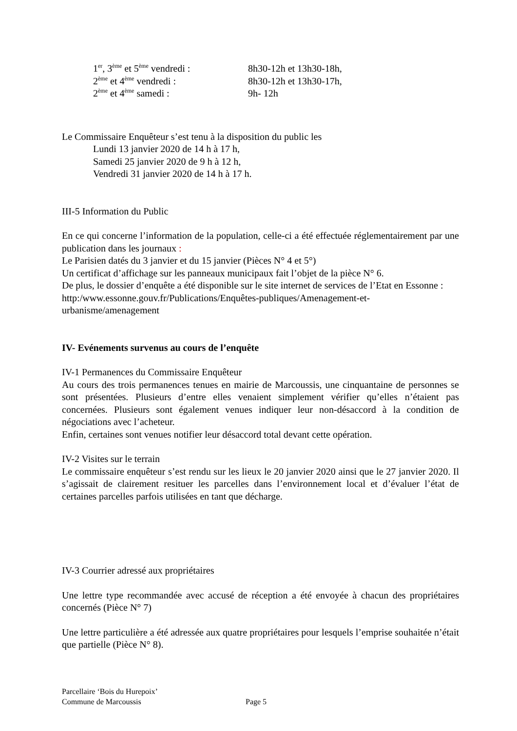1<sup>er</sup>, 3<sup>ème</sup> et 5<sup>ème</sup> vendredi : 8h30-12h et 13h30-18h,
2<sup>ème</sup> et 4<sup>ème</sup> vendredi : 8h30-12h et 13h30-17h,
2<sup>ème</sup> et 4<sup>ème</sup> samedi : 9h- 12h
Le Commissaire Enquêteur s’est tenu à la disposition du public les
Lundi 13 janvier 2020 de 14 h à 17 h,
Samedi 25 janvier 2020 de 9 h à 12 h,
Vendredi 31 janvier 2020 de 14 h à 17 h.
III-5 Information du Public
En ce qui concerne l’information de la population, celle-ci a été effectuée réglementairement par une publication dans les journaux :
Le Parisien datés du 3 janvier et du 15 janvier (Pièces N° 4 et 5°)
Un certificat d’affichage sur les panneaux municipaux fait l’objet de la pièce N° 6.
De plus, le dossier d’enquête a été disponible sur le site internet de services de l’Etat en Essonne :
http:/www.essonne.gouv.fr/Publications/Enquêtes-publiques/Amenagement-et-urbanisme/amenagement
IV- Evénements survenus au cours de l’enquête
IV-1 Permanences du Commissaire Enquêteur
Au cours des trois permanences tenues en mairie de Marcoussis, une cinquantaine de personnes se sont présentées. Plusieurs d’entre elles venaient simplement vérifier qu’elles n’étaient pas concernées. Plusieurs sont également venues indiquer leur non-désaccord à la condition de négociations avec l’acheteur.
Enfin, certaines sont venues notifier leur désaccord total devant cette opération.
IV-2 Visites sur le terrain
Le commissaire enquêteur s’est rendu sur les lieux le 20 janvier 2020 ainsi que le 27 janvier 2020. Il s’agissait de clairement resituer les parcelles dans l’environnement local et d’évaluer l’état de certaines parcelles parfois utilisées en tant que décharge.
IV-3 Courrier adressé aux propriétaires
Une lettre type recommandée avec accusé de réception a été envoyée à chacun des propriétaires concernés (Pièce N° 7)
Une lettre particulière a été adressée aux quatre propriétaires pour lesquels l’emprise souhaitée n’était que partielle (Pièce N° 8).
Parcellaire ‘Bois du Hurepoix’
Commune de Marcoussis Page 5